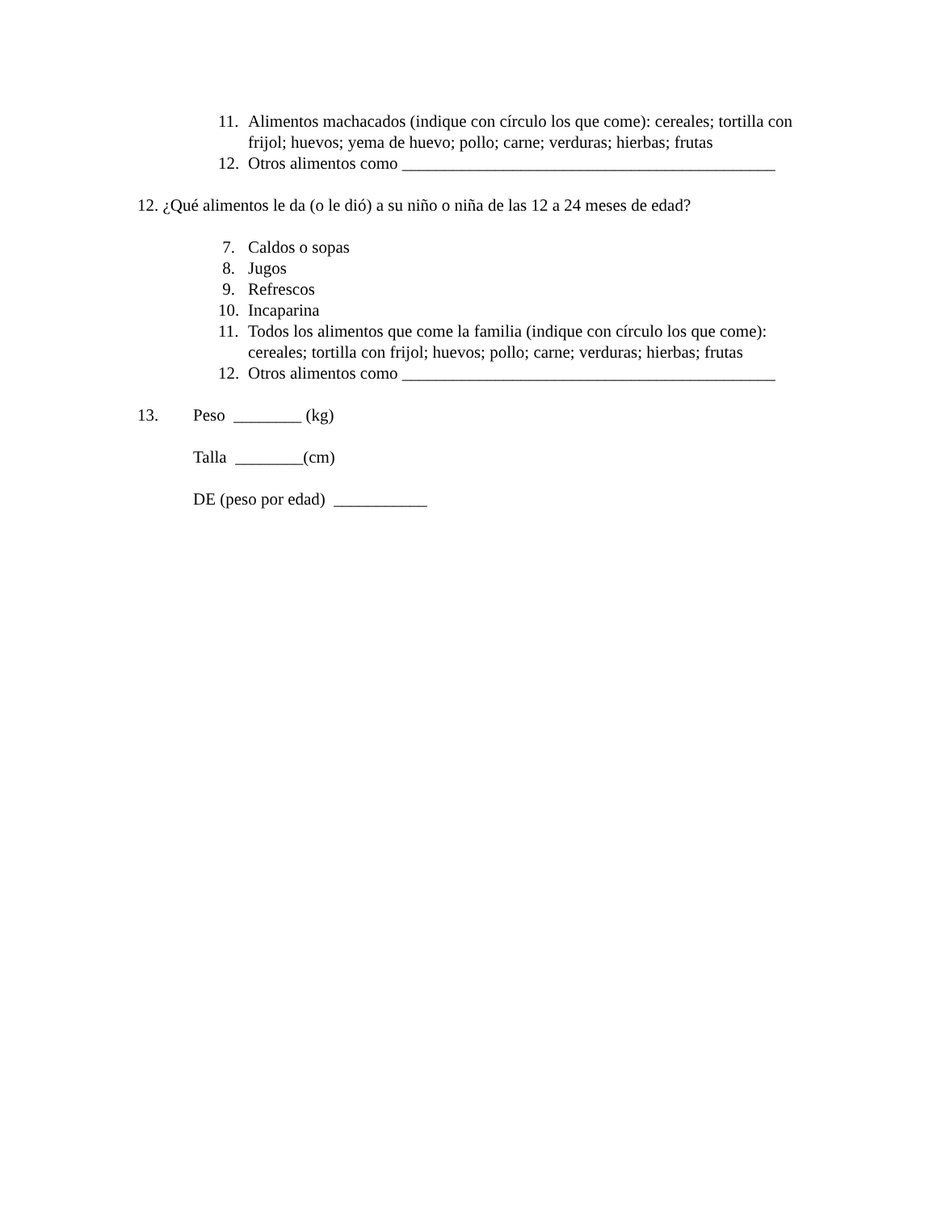11. Alimentos machacados (indique con círculo los que come): cereales; tortilla con frijol; huevos; yema de huevo; pollo; carne; verduras; hierbas; frutas
12. Otros alimentos como ____________________________________________
12. ¿Qué alimentos le da (o le dió) a su niño o niña de las 12 a 24 meses de edad?
7. Caldos o sopas
8. Jugos
9. Refrescos
10. Incaparina
11. Todos los alimentos que come la familia (indique con círculo los que come): cereales; tortilla con frijol; huevos; pollo; carne; verduras; hierbas; frutas
12. Otros alimentos como ____________________________________________
13. Peso ________ (kg)
Talla ________(cm)
DE (peso por edad) ___________